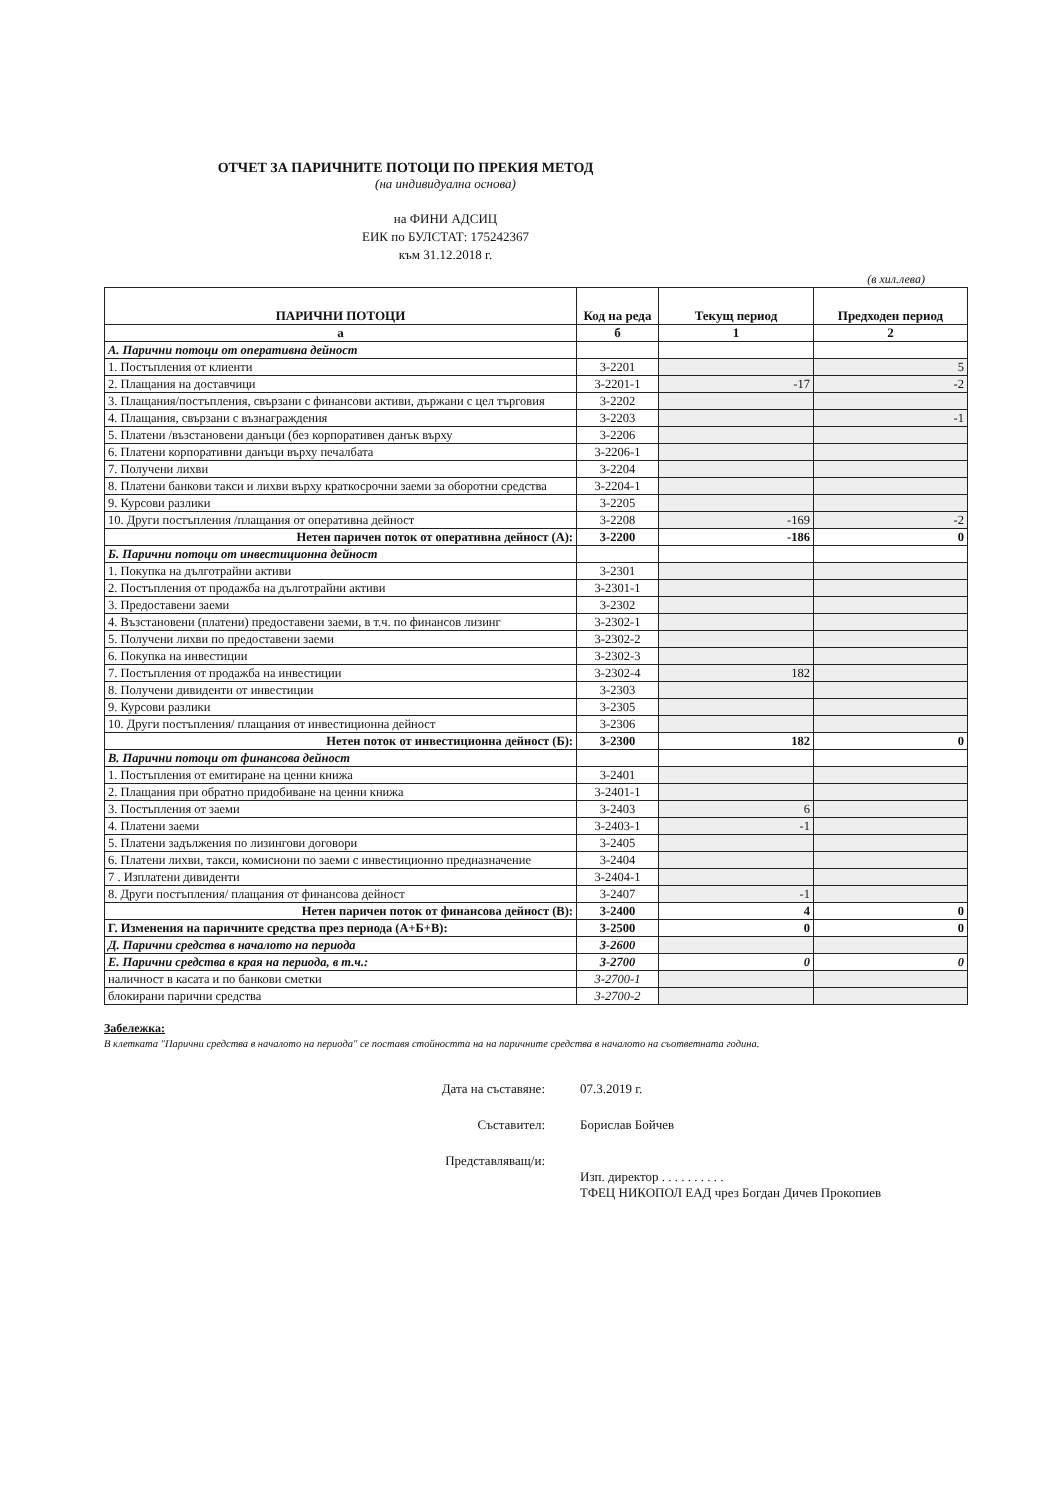ОТЧЕТ ЗА ПАРИЧНИТЕ ПОТОЦИ ПО ПРЕКИЯ МЕТОД
(на индивидуална основа)
на ФИНИ АДСИЦ
ЕИК по БУЛСТАТ: 175242367
към 31.12.2018 г.
(в хил.лева)
| ПАРИЧНИ ПОТОЦИ | Код на реда | Текущ период | Предходен период |
| --- | --- | --- | --- |
| а | б | 1 | 2 |
| А. Парични потоци от оперативна дейност | | | |
| 1. Постъпления от клиенти | 3-2201 | | 5 |
| 2. Плащания на доставчици | 3-2201-1 | -17 | -2 |
| 3. Плащания/постъпления, свързани с финансови активи, държани с цел търговия | 3-2202 | | |
| 4. Плащания, свързани с възнаграждения | 3-2203 | | -1 |
| 5. Платени /възстановени данъци (без корпоративен данък върху | 3-2206 | | |
| 6. Платени корпоративни данъци върху печалбата | 3-2206-1 | | |
| 7. Получени лихви | 3-2204 | | |
| 8. Платени банкови такси и лихви върху краткосрочни заеми за оборотни средства | 3-2204-1 | | |
| 9. Курсови разлики | 3-2205 | | |
| 10. Други постъпления /плащания от оперативна дейност | 3-2208 | -169 | -2 |
| Нетен паричен поток от оперативна дейност (А): | 3-2200 | -186 | 0 |
| Б. Парични потоци от инвестиционна дейност | | | |
| 1. Покупка на дълготрайни активи | 3-2301 | | |
| 2. Постъпления от продажба на дълготрайни активи | 3-2301-1 | | |
| 3. Предоставени заеми | 3-2302 | | |
| 4. Възстановени (платени) предоставени заеми, в т.ч. по финансов лизинг | 3-2302-1 | | |
| 5. Получени лихви по предоставени заеми | 3-2302-2 | | |
| 6. Покупка на инвестиции | 3-2302-3 | | |
| 7. Постъпления от продажба на инвестиции | 3-2302-4 | 182 | |
| 8. Получени дивиденти от инвестиции | 3-2303 | | |
| 9. Курсови разлики | 3-2305 | | |
| 10. Други постъпления/ плащания от инвестиционна дейност | 3-2306 | | |
| Нетен поток от инвестиционна дейност (Б): | 3-2300 | 182 | 0 |
| В. Парични потоци от финансова дейност | | | |
| 1. Постъпления от емитиране на ценни книжа | 3-2401 | | |
| 2. Плащания при обратно придобиване на ценни книжа | 3-2401-1 | | |
| 3. Постъпления от заеми | 3-2403 | 6 | |
| 4. Платени заеми | 3-2403-1 | -1 | |
| 5. Платени задължения по лизингови договори | 3-2405 | | |
| 6. Платени лихви, такси, комисиони по заеми с инвестиционно предназначение | 3-2404 | | |
| 7 . Изплатени дивиденти | 3-2404-1 | | |
| 8. Други постъпления/ плащания от финансова дейност | 3-2407 | -1 | |
| Нетен паричен поток от финансова дейност (В): | 3-2400 | 4 | 0 |
| Г. Изменения на паричните средства през периода (А+Б+В): | 3-2500 | 0 | 0 |
| Д. Парични средства в началото на периода | 3-2600 | | |
| Е. Парични средства в края на периода, в т.ч.: | 3-2700 | 0 | 0 |
| наличност в касата и по банкови сметки | 3-2700-1 | | |
| блокирани парични средства | 3-2700-2 | | |
Забележка:
В клетката "Парични средства в началото на периода" се поставя стойността на на паричните средства в началото на съответната година.
Дата на съставяне: 07.3.2019 г.
Съставител: Борислав Бойчев
Представляващ/и:
Изп. директор . . . . . . . . . .
ТФЕЦ НИКОПОЛ ЕАД чрез Богдан Дичев Прокопиев